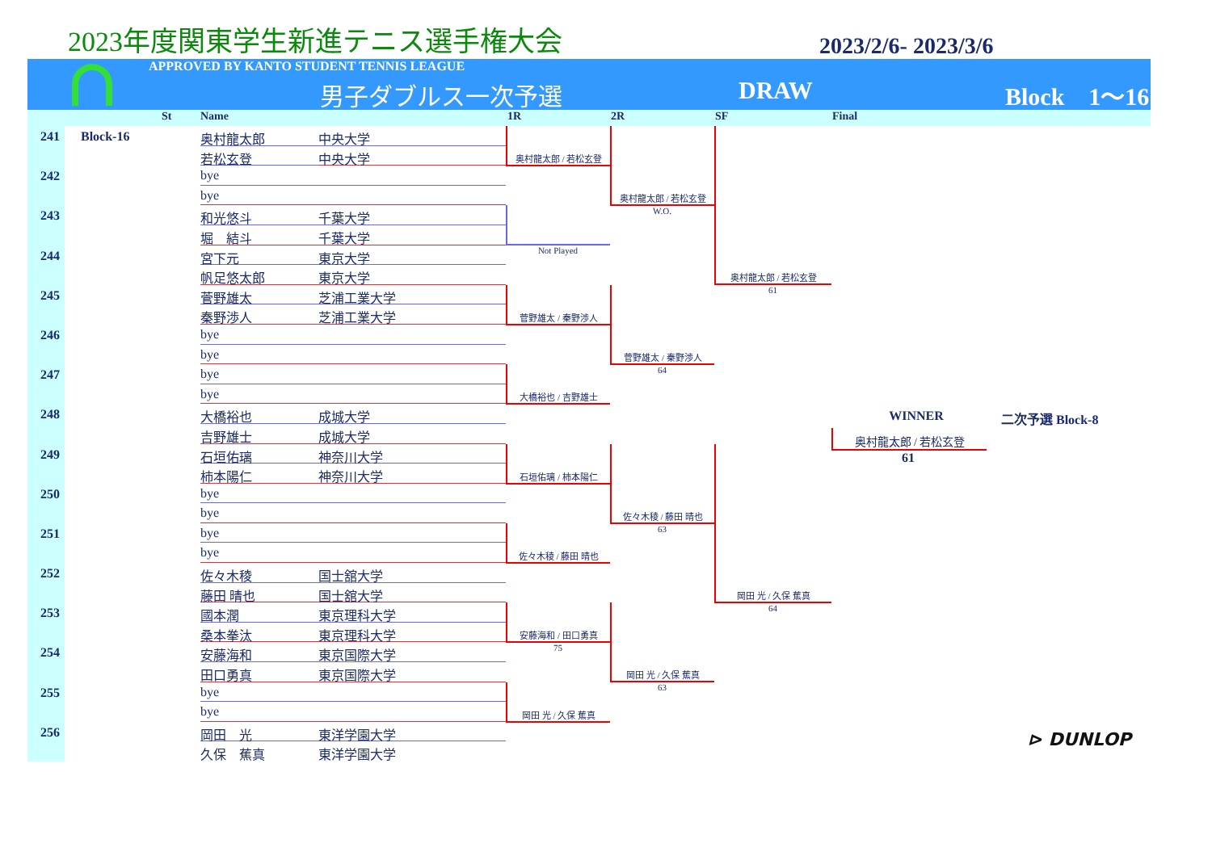2023年度関東学生新進テニス選手権大会
2023/2/6- 2023/3/6
APPROVED BY KANTO STUDENT TENNIS LEAGUE
男子ダブルス一次予選 DRAW Block　1〜16
St Name 1R 2R SF Final
241
Block-16
奥村龍太郎
中央大学
若松玄登
中央大学
242
bye
bye
243
和光悠斗
千葉大学
堀　結斗
千葉大学
244
宮下元
東京大学
帆足悠太郎
東京大学
245
菅野雄太
芝浦工業大学
秦野渉人
芝浦工業大学
246
bye
bye
247
bye
bye
248
大橋裕也
成城大学
吉野雄士
成城大学
249
石垣佑璃
神奈川大学
柿本陽仁
神奈川大学
250
bye
bye
251
bye
bye
252
佐々木稜
国士舘大学
藤田 晴也
国士舘大学
253
國本潤
東京理科大学
桑本拳汰
東京理科大学
254
安藤海和
東京国際大学
田口勇真
東京国際大学
255
bye
bye
256
岡田　光
東洋学園大学
久保　蕉真
東洋学園大学
奥村龍太郎 / 若松玄登
Not Played
菅野雄太 / 秦野渉人
大橋裕也 / 吉野雄士
石垣佑璃 / 柿本陽仁
佐々木稜 / 藤田 晴也
安藤海和 / 田口勇真
75
岡田 光 / 久保 蕉真
奥村龍太郎 / 若松玄登
W.O.
菅野雄太 / 秦野渉人
64
佐々木稜 / 藤田 晴也
63
岡田 光 / 久保 蕉真
63
奥村龍太郎 / 若松玄登
61
岡田 光 / 久保 蕉真
64
WINNER 二次予選 Block-8
奥村龍太郎 / 若松玄登
61
⊳ DUNLOP